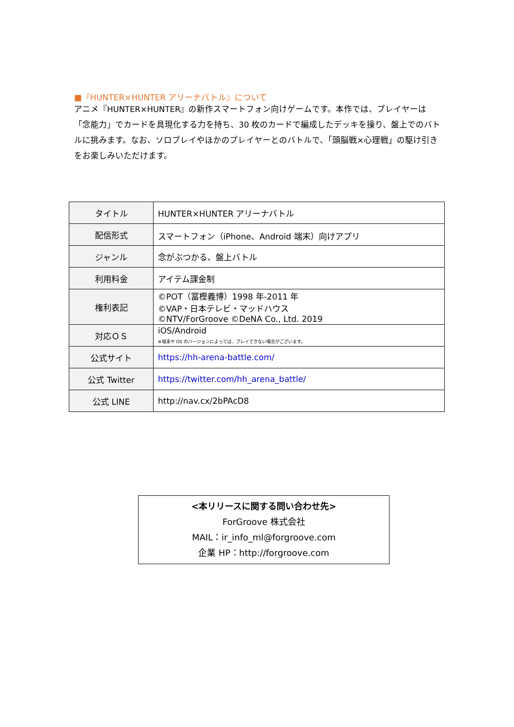■『HUNTER×HUNTER アリーナバトル』について
アニメ『HUNTER×HUNTER』の新作スマートフォン向けゲームです。本作では、プレイヤーは「念能力」でカードを具現化する力を持ち、30 枚のカードで編成したデッキを操り、盤上でのバトルに挑みます。なお、ソロプレイやほかのプレイヤーとのバトルで、「頭脳戦×心理戦」の駆け引きをお楽しみいただけます。
| タイトル | HUNTER×HUNTER アリーナバトル |
| 配信形式 | スマートフォン（iPhone、Android 端末）向けアプリ |
| ジャンル | 念がぶつかる、盤上バトル |
| 利用料金 | アイテム課金制 |
| 権利表記 | ©POT（冨樫義博）1998 年-2011 年 ©VAP・日本テレビ・マッドハウス ©NTV/ForGroove ©DeNA Co., Ltd. 2019 |
| 対応ＯＳ | iOS/Android ※端末や OS のバージョンによっては、プレイできない場合がございます。 |
| 公式サイト | https://hh-arena-battle.com/ |
| 公式 Twitter | https://twitter.com/hh_arena_battle/ |
| 公式 LINE | http://nav.cx/2bPAcD8 |
<本リリースに関する問い合わせ先>
ForGroove 株式会社
MAIL：ir_info_ml@forgroove.com
企業 HP：http://forgroove.com